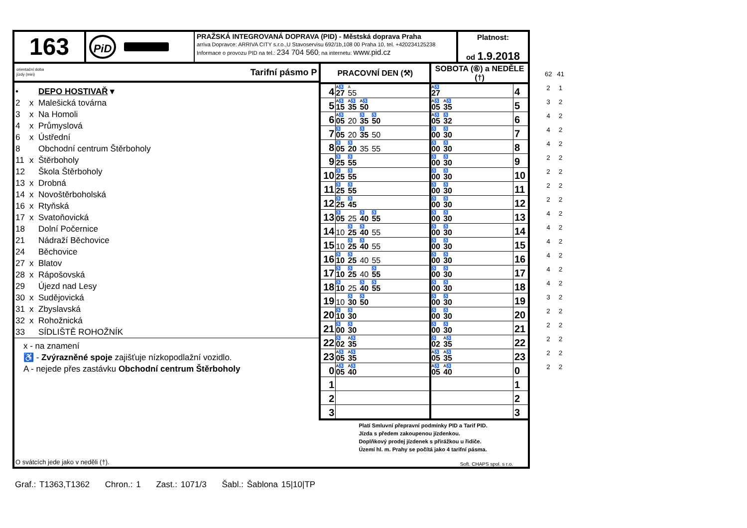163
PiD
PRAŽSKÁ INTEGROVANÁ DOPRAVA (PID) - Městská doprava Praha
arriva Dopravce: ARRIVA CITY s.r.o.,U Stavoservisu 692/1b,108 00 Praha 10, tel. +420234125238
Informace o provozu PID na tel.: 234 704 560; na internetu: www.pid.cz
Platnost:
od 1.9.2018
orientační doba
jízdy (min) Tarifní pásmo P
• DEPO HOSTIVAŘ ▾
2 x Malešická továrna
3 x Na Homoli
4 x Průmyslová
6 x Ústřední
8 Obchodní centrum Štěrboholy
11 x Štěrboholy
12 Škola Štěrboholy
13 x Drobná
14 x Novoštěrboholská
16 x Rtyňská
17 x Svatoňovická
18 Dolní Počernice
21 Nádraží Běchovice
24 Běchovice
27 x Blatov
28 x Rápošovská
29 Újezd nad Lesy
30 x Sudějovická
31 x Zbyslavská
32 x Rohožnická
33 SÍDLIŠTĚ ROHOŽNÍK
x - na znamení
♿ - Zvýrazněné spoje zajišťuje nízkopodlažní vozidlo.
A - nejede přes zastávku Obchodní centrum Štěrboholy
O svátcích jede jako v neděli (†).
| PRACOVNÍ DEN (⚒) | | SOBOTA (⑥) a NEDĚLE (†) | |
| --- | --- | --- | --- |
| 4 | A♿ 27 A 55 | A♿ 27 | 4 |
| 5 | A♿ 15 A♿ 35 A♿ 50 | A♿ 05 A♿ 35 | 5 |
| 6 | A♿ 05 20 ♿ 35 ♿ 50 | A♿ 05 ♿ 32 | 6 |
| 7 | ♿ 05 20 ♿ 35 50 | ♿ 00 ♿ 30 | 7 |
| 8 | ♿ 05 ♿ 20 35 55 | ♿ 00 ♿ 30 | 8 |
| 9 | ♿ 25 ♿ 55 | ♿ 00 ♿ 30 | 9 |
| 10 | ♿ 25 ♿ 55 | ♿ 00 ♿ 30 | 10 |
| 11 | ♿ 25 ♿ 55 | ♿ 00 ♿ 30 | 11 |
| 12 | ♿ 25 ♿ 45 | ♿ 00 ♿ 30 | 12 |
| 13 | ♿ 05 25 ♿ 40 ♿ 55 | ♿ 00 ♿ 30 | 13 |
| 14 | 10 ♿ 25 ♿ 40 55 | ♿ 00 ♿ 30 | 14 |
| 15 | 10 ♿ 25 ♿ 40 55 | ♿ 00 ♿ 30 | 15 |
| 16 | ♿ 10 ♿ 25 40 55 | ♿ 00 ♿ 30 | 16 |
| 17 | ♿ 10 ♿ 25 40 ♿ 55 | ♿ 00 ♿ 30 | 17 |
| 18 | ♿ 10 25 ♿ 40 ♿ 55 | ♿ 00 ♿ 30 | 18 |
| 19 | 10 ♿ 30 ♿ 50 | ♿ 00 ♿ 30 | 19 |
| 20 | ♿ 10 ♿ 30 | ♿ 00 ♿ 30 | 20 |
| 21 | ♿ 00 ♿ 30 | ♿ 00 ♿ 30 | 21 |
| 22 | ♿ 02 A♿ 35 | ♿ 02 A♿ 35 | 22 |
| 23 | A♿ 05 A♿ 35 | A♿ 05 A♿ 35 | 23 |
| 0 | A♿ 05 A♿ 40 | A♿ 05 A♿ 40 | 0 |
| 1 | | | 1 |
| 2 | | | 2 |
| 3 | | | 3 |
Platí Smluvní přepravní podmínky PID a Tarif PID.
Jízda s předem zakoupenou jízdenkou.
Doplňkový prodej jízdenek s přirážkou u řidiče.
Území hl. m. Prahy se počítá jako 4 tarifní pásma.
Soft. CHAPS spol. s r.o.
| 62 | 41 |
| 2 | 1 |
| 3 | 2 |
| 4 | 2 |
| 4 | 2 |
| 4 | 2 |
| 2 | 2 |
| 2 | 2 |
| 2 | 2 |
| 2 | 2 |
| 4 | 2 |
| 4 | 2 |
| 4 | 2 |
| 4 | 2 |
| 4 | 2 |
| 4 | 2 |
| 3 | 2 |
| 2 | 2 |
| 2 | 2 |
| 2 | 2 |
| 2 | 2 |
| 2 | 2 |
Graf.: T1363,T1362 Chron.: 1 Zast.: 1071/3 Šabl.: Šablona 15|10|TP